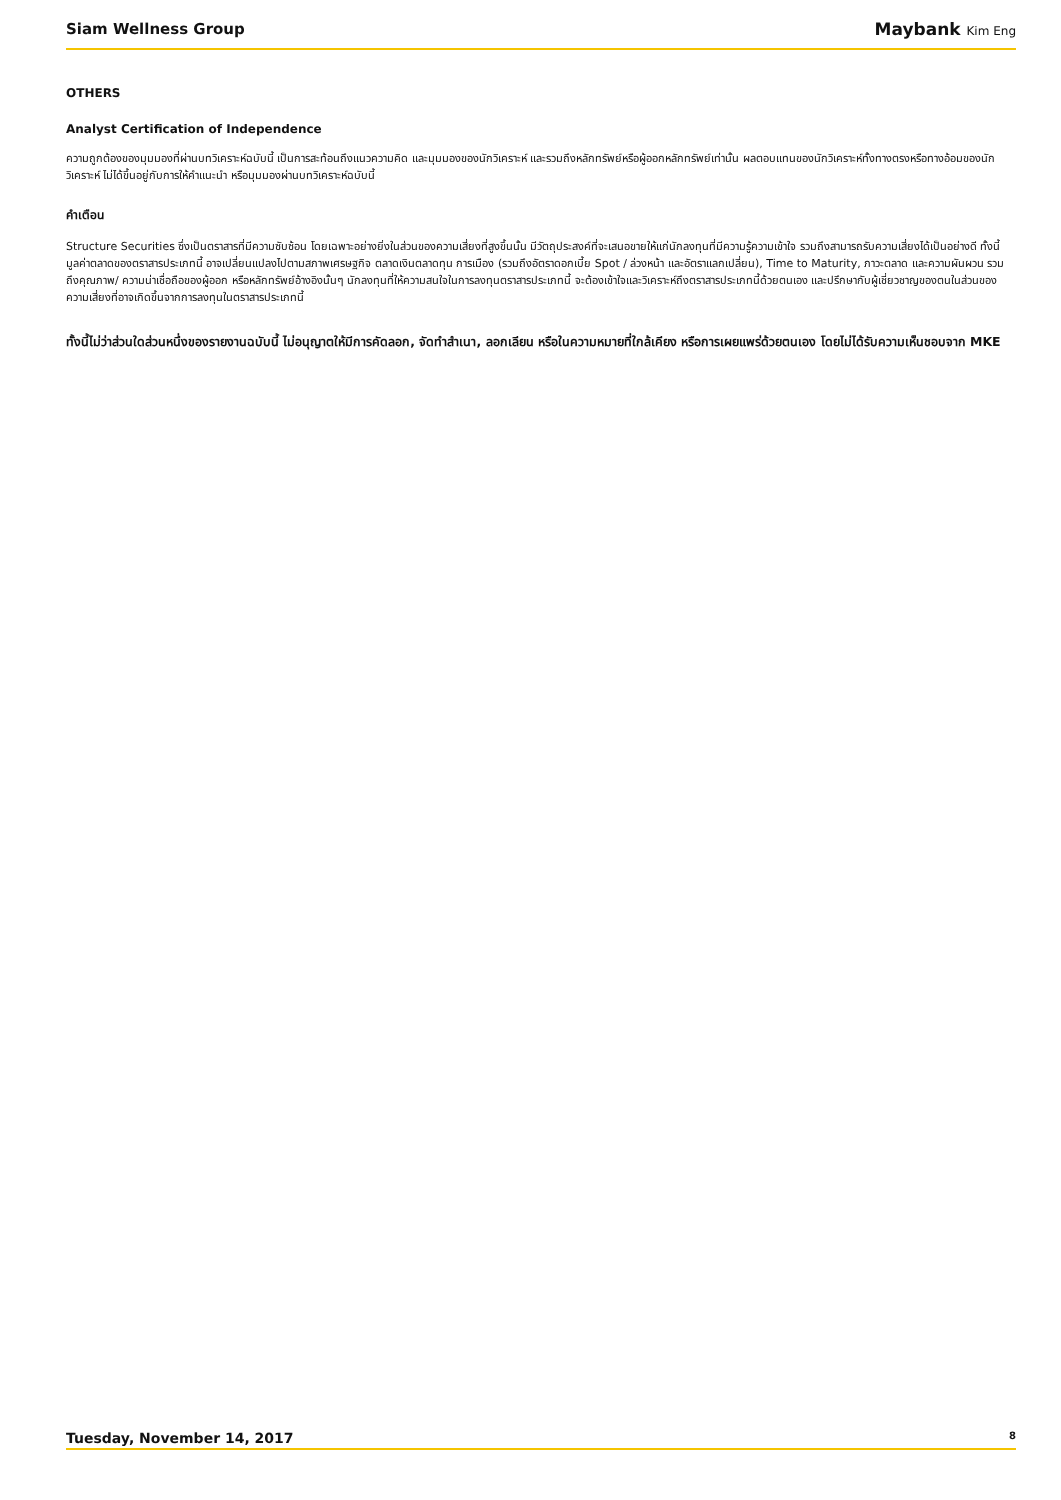Siam Wellness Group Maybank Kim Eng
OTHERS
Analyst Certification of Independence
ความถูกต้องของมุมมองที่ผ่านบทวิเคราะห์ฉบับนี้ เป็นการสะท้อนถึงแนวความคิด และมุมมองของนักวิเคราะห์ และรวมถึงหลักทรัพย์หรือผู้ออกหลักทรัพย์เท่านั้น ผลตอบแทนของนักวิเคราะห์ทั้งทางตรงหรือทางอ้อมของนักวิเคราะห์ ไม่ได้ขึ้นอยู่กับการให้คำแนะนำ หรือมุมมองผ่านบทวิเคราะห์ฉบับนี้
คำเตือน
Structure Securities ซึ่งเป็นตราสารที่มีความซับซ้อน โดยเฉพาะอย่างยิ่งในส่วนของความเสี่ยงที่สูงขึ้นนั้น มีวัตถุประสงค์ที่จะเสนอขายให้แก่นักลงทุนที่มีความรู้ความเข้าใจ รวมถึงสามารถรับความเสี่ยงได้เป็นอย่างดี ทั้งนี้มูลค่าตลาดของตราสารประเภทนี้ อาจเปลี่ยนแปลงไปตามสภาพเศรษฐกิจ ตลาดเงินตลาดทุน การเมือง (รวมถึงอัตราดอกเบี้ย Spot / ล่วงหน้า และอัตราแลกเปลี่ยน), Time to Maturity, ภาวะตลาด และความผันผวน รวมถึงคุณภาพ/ ความน่าเชื่อถือของผู้ออก หรือหลักทรัพย์อ้างอิงนั้นๆ นักลงทุนที่ให้ความสนใจในการลงทุนตราสารประเภทนี้ จะต้องเข้าใจและวิเคราะห์ถึงตราสารประเภทนี้ด้วยตนเอง และปรึกษากับผู้เชี่ยวชาญของตนในส่วนของความเสี่ยงที่อาจเกิดขึ้นจากการลงทุนในตราสารประเภทนี้
ทั้งนี้ไม่ว่าส่วนใดส่วนหนึ่งของรายงานฉบับนี้ ไม่อนุญาตให้มีการคัดลอก, จัดทำสำเนา, ลอกเลียน หรือในความหมายที่ใกล้เคียง หรือการเผยแพร่ด้วยตนเอง โดยไม่ได้รับความเห็นชอบจาก MKE
Tuesday, November 14, 2017 8